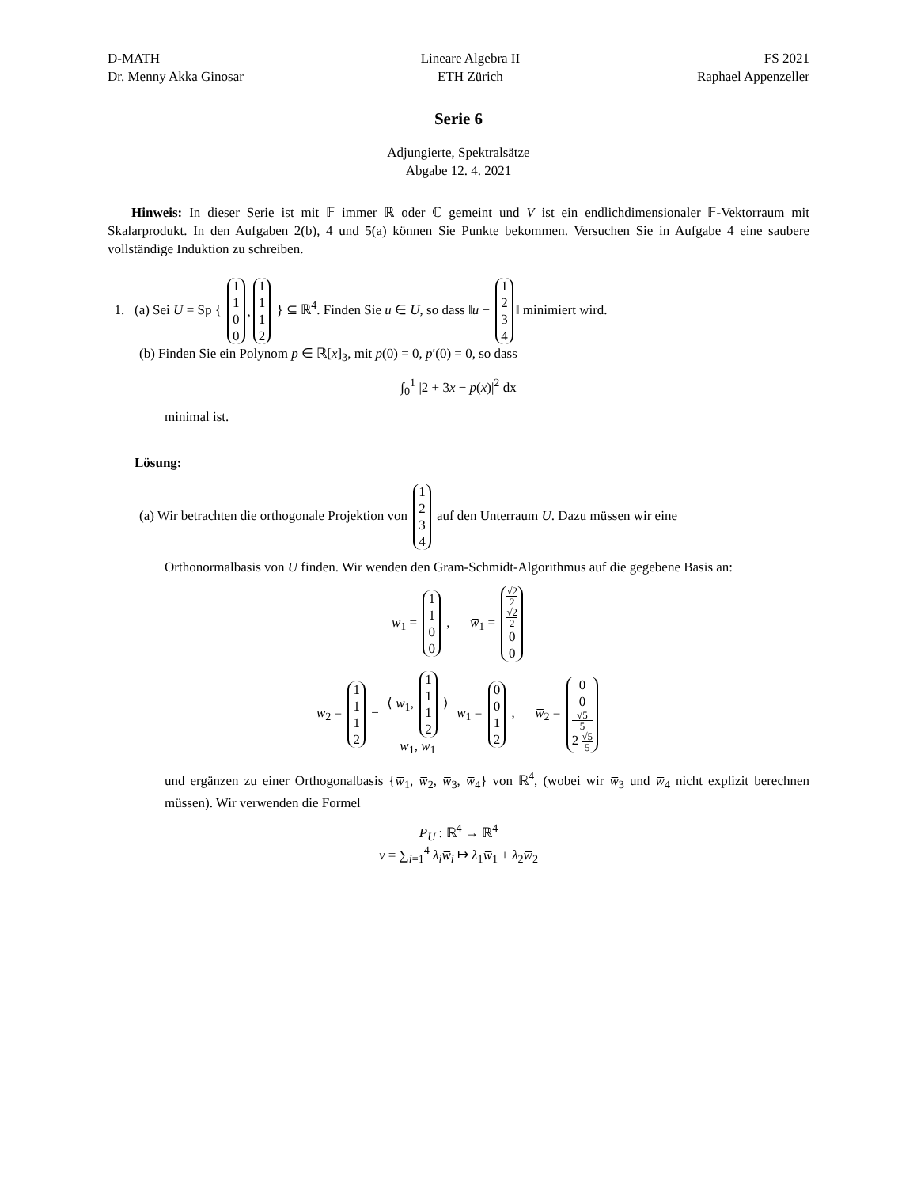D-MATH
Dr. Menny Akka Ginosar
Lineare Algebra II
ETH Zürich
FS 2021
Raphael Appenzeller
Serie 6
Adjungierte, Spektralsätze
Abgabe 12. 4. 2021
Hinweis: In dieser Serie ist mit 𝔽 immer ℝ oder ℂ gemeint und V ist ein endlichdimensionaler 𝔽-Vektorraum mit Skalarprodukt. In den Aufgaben 2(b), 4 und 5(a) können Sie Punkte bekommen. Versuchen Sie in Aufgabe 4 eine saubere vollständige Induktion zu schreiben.
1. (a) Sei U = Sp { 1100 , 1112 } ⊆ ℝ<sup>4</sup>. Finden Sie u ∈ U, so dass ‖u − 1234‖ minimiert wird.
(b) Finden Sie ein Polynom p ∈ ℝ[x]<sub>3</sub>, mit p(0) = 0, p′(0) = 0, so dass
∫<sub>0</sub><sup>1</sup> |2 + 3x − p(x)|<sup>2</sup> dx
minimal ist.
Lösung:
(a) Wir betrachten die orthogonale Projektion von 1234 auf den Unterraum U. Dazu müssen wir eine
Orthonormalbasis von U finden. Wir wenden den Gram-Schmidt-Algorithmus auf die gegebene Basis an:
w<sub>1</sub> = 1100 , w̅<sub>1</sub> = √2 2 √2 2 00
w<sub>2</sub> = 1112 − ⟨ w<sub>1</sub>, 1112 ⟩ w<sub>1</sub>, w<sub>1</sub> w<sub>1</sub> = 0012 , w̅<sub>2</sub> = 00 √5 5 2 √5 5
und ergänzen zu einer Orthogonalbasis {w̅<sub>1</sub>, w̅<sub>2</sub>, w̅<sub>3</sub>, w̅<sub>4</sub>} von ℝ<sup>4</sup>, (wobei wir w̅<sub>3</sub> und w̅<sub>4</sub> nicht explizit berechnen müssen). Wir verwenden die Formel
P<sub>U</sub> : ℝ<sup>4</sup> → ℝ<sup>4</sup>
v = ∑<sub>i=1</sub><sup>4</sup> λ<sub>i</sub> w̅<sub>i</sub> ↦ λ<sub>1</sub>w̅<sub>1</sub> + λ<sub>2</sub>w̅<sub>2</sub>